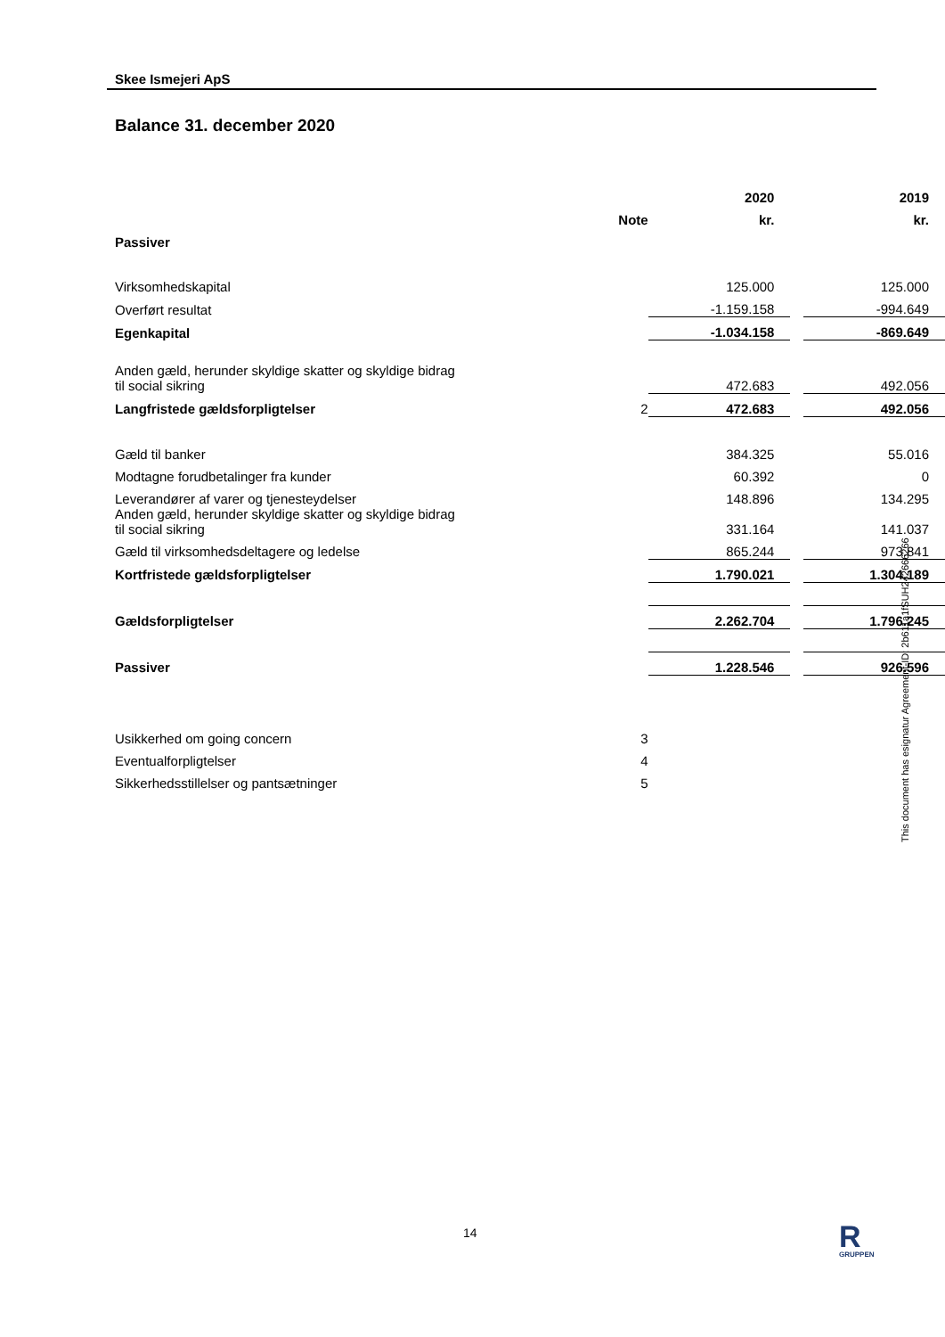Skee Ismejeri ApS
Balance 31. december 2020
| | | 2020 | | 2019 |
| | Note | kr. | | kr. |
| Passiver | | | | |
| Virksomhedskapital | | 125.000 | | 125.000 |
| Overført resultat | | -1.159.158 | | -994.649 |
| Egenkapital | | -1.034.158 | | -869.649 |
| Anden gæld, herunder skyldige skatter og skyldige bidrag til social sikring | | 472.683 | | 492.056 |
| Langfristede gældsforpligtelser | 2 | 472.683 | | 492.056 |
| Gæld til banker | | 384.325 | | 55.016 |
| Modtagne forudbetalinger fra kunder | | 60.392 | | 0 |
| Leverandører af varer og tjenesteydelser | | 148.896 | | 134.295 |
| Anden gæld, herunder skyldige skatter og skyldige bidrag til social sikring | | 331.164 | | 141.037 |
| Gæld til virksomhedsdeltagere og ledelse | | 865.244 | | 973.841 |
| Kortfristede gældsforpligtelser | | 1.790.021 | | 1.304.189 |
| Gældsforpligtelser | | 2.262.704 | | 1.796.245 |
| Passiver | | 1.228.546 | | 926.596 |
| Usikkerhed om going concern | 3 | | | |
| Eventualforpligtelser | 4 | | | |
| Sikkerhedsstillelser og pantsætninger | 5 | | | |
This document has esignatur Agreement-ID: 2b611a1fSUH242666266
14
R
GRUPPEN